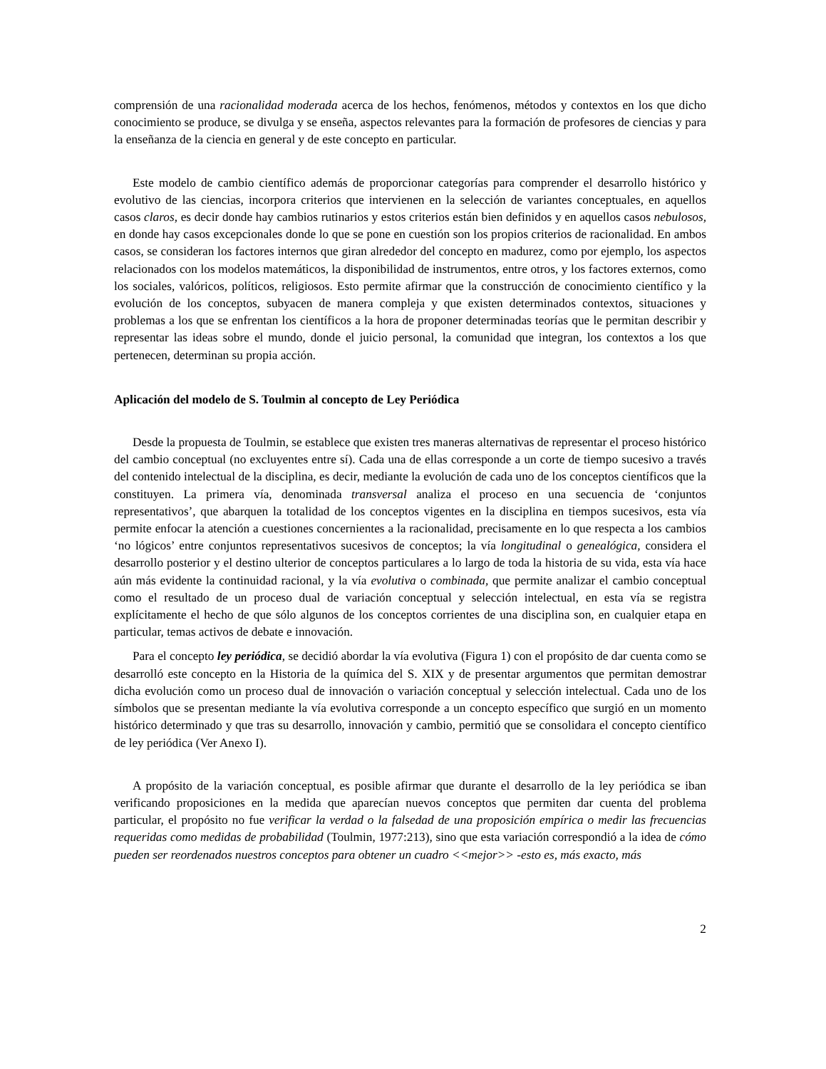comprensión de una racionalidad moderada acerca de los hechos, fenómenos, métodos y contextos en los que dicho conocimiento se produce, se divulga y se enseña, aspectos relevantes para la formación de profesores de ciencias y para la enseñanza de la ciencia en general y de este concepto en particular.
Este modelo de cambio científico además de proporcionar categorías para comprender el desarrollo histórico y evolutivo de las ciencias, incorpora criterios que intervienen en la selección de variantes conceptuales, en aquellos casos claros, es decir donde hay cambios rutinarios y estos criterios están bien definidos y en aquellos casos nebulosos, en donde hay casos excepcionales donde lo que se pone en cuestión son los propios criterios de racionalidad. En ambos casos, se consideran los factores internos que giran alrededor del concepto en madurez, como por ejemplo, los aspectos relacionados con los modelos matemáticos, la disponibilidad de instrumentos, entre otros, y los factores externos, como los sociales, valóricos, políticos, religiosos. Esto permite afirmar que la construcción de conocimiento científico y la evolución de los conceptos, subyacen de manera compleja y que existen determinados contextos, situaciones y problemas a los que se enfrentan los científicos a la hora de proponer determinadas teorías que le permitan describir y representar las ideas sobre el mundo, donde el juicio personal, la comunidad que integran, los contextos a los que pertenecen, determinan su propia acción.
Aplicación del modelo de S. Toulmin al concepto de Ley Periódica
Desde la propuesta de Toulmin, se establece que existen tres maneras alternativas de representar el proceso histórico del cambio conceptual (no excluyentes entre sí). Cada una de ellas corresponde a un corte de tiempo sucesivo a través del contenido intelectual de la disciplina, es decir, mediante la evolución de cada uno de los conceptos científicos que la constituyen. La primera vía, denominada transversal analiza el proceso en una secuencia de ‘conjuntos representativos’, que abarquen la totalidad de los conceptos vigentes en la disciplina en tiempos sucesivos, esta vía permite enfocar la atención a cuestiones concernientes a la racionalidad, precisamente en lo que respecta a los cambios ‘no lógicos’ entre conjuntos representativos sucesivos de conceptos; la vía longitudinal o genealógica, considera el desarrollo posterior y el destino ulterior de conceptos particulares a lo largo de toda la historia de su vida, esta vía hace aún más evidente la continuidad racional, y la vía evolutiva o combinada, que permite analizar el cambio conceptual como el resultado de un proceso dual de variación conceptual y selección intelectual, en esta vía se registra explícitamente el hecho de que sólo algunos de los conceptos corrientes de una disciplina son, en cualquier etapa en particular, temas activos de debate e innovación.
Para el concepto ley periódica, se decidió abordar la vía evolutiva (Figura 1) con el propósito de dar cuenta como se desarrolló este concepto en la Historia de la química del S. XIX y de presentar argumentos que permitan demostrar dicha evolución como un proceso dual de innovación o variación conceptual y selección intelectual. Cada uno de los símbolos que se presentan mediante la vía evolutiva corresponde a un concepto específico que surgió en un momento histórico determinado y que tras su desarrollo, innovación y cambio, permitió que se consolidara el concepto científico de ley periódica (Ver Anexo I).
A propósito de la variación conceptual, es posible afirmar que durante el desarrollo de la ley periódica se iban verificando proposiciones en la medida que aparecían nuevos conceptos que permiten dar cuenta del problema particular, el propósito no fue verificar la verdad o la falsedad de una proposición empírica o medir las frecuencias requeridas como medidas de probabilidad (Toulmin, 1977:213), sino que esta variación correspondió a la idea de cómo pueden ser reordenados nuestros conceptos para obtener un cuadro <<mejor>> -esto es, más exacto, más
2